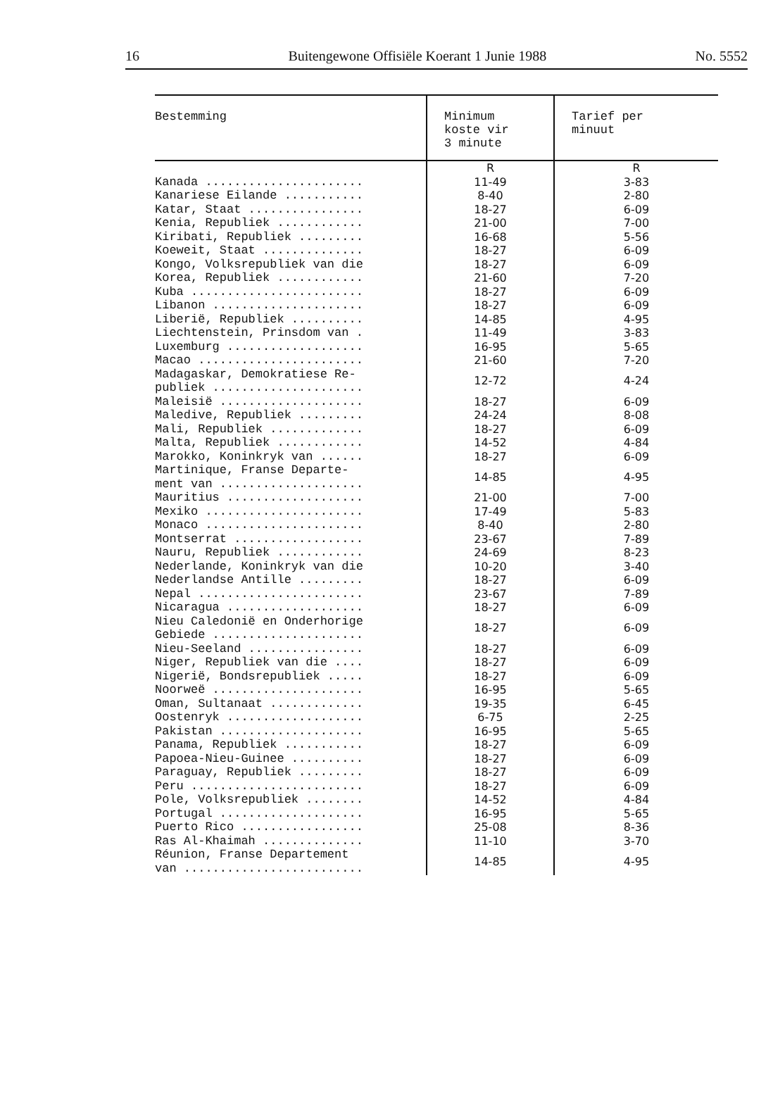16 Buitengewone Offisiële Koerant 1 Junie 1988 No. 5552
| Bestemming | Minimum koste vir 3 minute | Tarief per minuut |
| --- | --- | --- |
| | R | R |
| Kanada ...................... | 11-49 | 3-83 |
| Kanariese Eilande ........... | 8-40 | 2-80 |
| Katar, Staat ................ | 18-27 | 6-09 |
| Kenia, Republiek ............ | 21-00 | 7-00 |
| Kiribati, Republiek ......... | 16-68 | 5-56 |
| Koeweit, Staat .............. | 18-27 | 6-09 |
| Kongo, Volksrepubliek van die | 18-27 | 6-09 |
| Korea, Republiek ............ | 21-60 | 7-20 |
| Kuba ........................ | 18-27 | 6-09 |
| Libanon ..................... | 18-27 | 6-09 |
| Liberië, Republiek .......... | 14-85 | 4-95 |
| Liechtenstein, Prinsdom van . | 11-49 | 3-83 |
| Luxemburg ................... | 16-95 | 5-65 |
| Macao ....................... | 21-60 | 7-20 |
| Madagaskar, Demokratiese Re- publiek ..................... | 12-72 | 4-24 |
| Maleisië .................... | 18-27 | 6-09 |
| Maledive, Republiek ......... | 24-24 | 8-08 |
| Mali, Republiek ............. | 18-27 | 6-09 |
| Malta, Republiek ............ | 14-52 | 4-84 |
| Marokko, Koninkryk van ...... | 18-27 | 6-09 |
| Martinique, Franse Departe- ment van .................... | 14-85 | 4-95 |
| Mauritius ................... | 21-00 | 7-00 |
| Mexiko ...................... | 17-49 | 5-83 |
| Monaco ...................... | 8-40 | 2-80 |
| Montserrat .................. | 23-67 | 7-89 |
| Nauru, Republiek ............ | 24-69 | 8-23 |
| Nederlande, Koninkryk van die | 10-20 | 3-40 |
| Nederlandse Antille ......... | 18-27 | 6-09 |
| Nepal ....................... | 23-67 | 7-89 |
| Nicaragua ................... | 18-27 | 6-09 |
| Nieu Caledonië en Onderhorige Gebiede ..................... | 18-27 | 6-09 |
| Nieu-Seeland ................ | 18-27 | 6-09 |
| Niger, Republiek van die .... | 18-27 | 6-09 |
| Nigerië, Bondsrepubliek ..... | 18-27 | 6-09 |
| Noorweë ..................... | 16-95 | 5-65 |
| Oman, Sultanaat ............. | 19-35 | 6-45 |
| Oostenryk ................... | 6-75 | 2-25 |
| Pakistan .................... | 16-95 | 5-65 |
| Panama, Republiek ........... | 18-27 | 6-09 |
| Papoea-Nieu-Guinee .......... | 18-27 | 6-09 |
| Paraguay, Republiek ......... | 18-27 | 6-09 |
| Peru ........................ | 18-27 | 6-09 |
| Pole, Volksrepubliek ........ | 14-52 | 4-84 |
| Portugal .................... | 16-95 | 5-65 |
| Puerto Rico ................. | 25-08 | 8-36 |
| Ras Al-Khaimah .............. | 11-10 | 3-70 |
| Réunion, Franse Departement van ......................... | 14-85 | 4-95 |